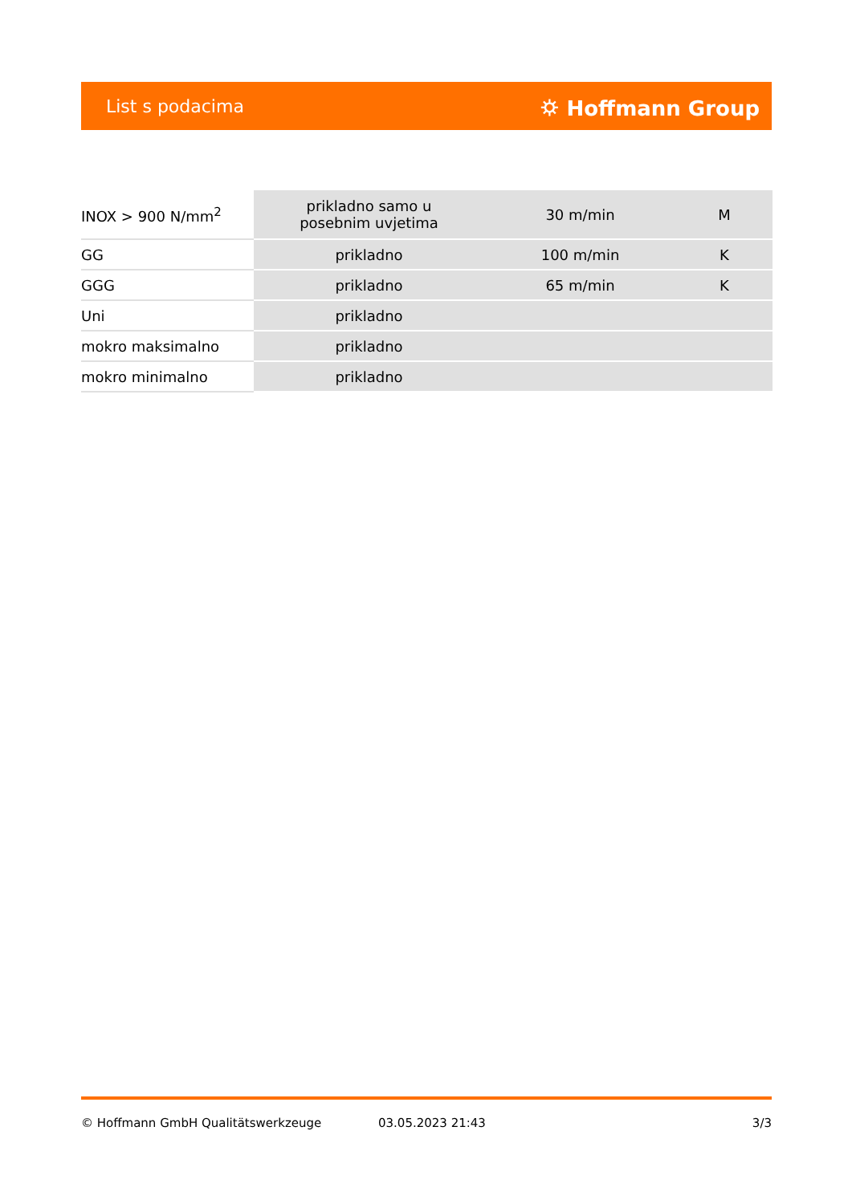List s podacima ⛭ Hoffmann Group
| INOX > 900 N/mm<sup>2</sup> | prikladno samo u posebnim uvjetima | 30 m/min | M |
| GG | prikladno | 100 m/min | K |
| GGG | prikladno | 65 m/min | K |
| Uni | prikladno | | |
| mokro maksimalno | prikladno | | |
| mokro minimalno | prikladno | | |
© Hoffmann GmbH Qualitätswerkzeuge 03.05.2023 21:43 3/3